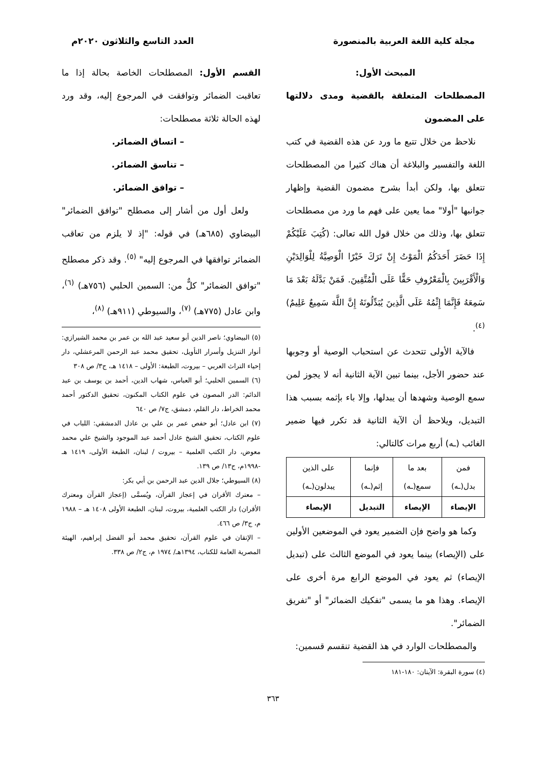مجلة كلية اللغة العربية بالمنصورة العدد التاسع والثلاثون ٢٠٢٠م
المبحث الأول:
المصطلحات المتعلقة بالقضية ومدى دلالتها على المضمون
نلاحظ من خلال تتبع ما ورد عن هذه القضية في كتب اللغة والتفسير والبلاغة أن هناك كثيرا من المصطلحات تتعلق بها، ولكن أبدأ بشرح مضمون القضية وإظهار جوانبها "أولا" مما يعين على فهم ما ورد من مصطلحات تتعلق بها، وذلك من خلال قول الله تعالى: (كُتِبَ عَلَيْكُمْ إِذَا حَضَرَ أَحَدَكُمُ الْمَوْتُ إِنْ تَرَكَ خَيْرًا الْوَصِيَّةُ لِلْوَالِدَيْنِ وَالْأَقْرَبِينَ بِالْمَعْرُوفِ حَقًّا عَلَى الْمُتَّقِينَ. فَمَنْ بَدَّلَهُ بَعْدَ مَا سَمِعَهُ فَإِنَّمَا إِثْمُهُ عَلَى الَّذِينَ يُبَدِّلُونَهُ إِنَّ اللَّهَ سَمِيعٌ عَلِيمٌ)<sup>(٤)</sup>.
فالآية الأولى تتحدث عن استحباب الوصية أو وجوبها عند حضور الأجل، بينما تبين الآية الثانية أنه لا يجوز لمن سمع الوصية وشهدها أن يبدلها، وإلا باء بإثمه بسبب هذا التبديل، ويلاحظ أن الآية الثانية قد تكرر فيها ضمير الغائب (ـه) أربع مرات كالتالي:
| فمن بدل(ـه) | بعد ما سمع(ـه) | فإنما إثم(ـه) | على الذين يبدلون(ـه) |
| الإيصاء | الإيصاء | التبديل | الإيصاء |
وكما هو واضح فإن الضمير يعود في الموضعين الأولين على (الإيصاء) بينما يعود في الموضع الثالث على (تبديل الإيصاء) ثم يعود في الموضع الرابع مرة أخرى على الإيصاء. وهذا هو ما يسمى "تفكيك الضمائر" أو "تفريق الضمائر".
والمصطلحات الوارد في هذ القضية تنقسم قسمين:
(٤) سورة البقرة: الآيتان: ١٨٠-١٨١
القسم الأول: المصطلحات الخاصة بحالة إذا ما تعاقبت الضمائر وتوافقت في المرجوع إليه، وقد ورد لهذه الحالة ثلاثة مصطلحات:
– اتساق الضمائر.
– تناسق الضمائر.
– توافق الضمائر.
ولعل أول من أشار إلى مصطلح "توافق الضمائر" البيضاوي (٦٨٥هـ) في قوله: "إذ لا يلزم من تعاقب الضمائر توافقها في المرجوع إليه" <sup>(٥)</sup>. وقد ذكر مصطلح "توافق الضمائر" كلٌّ من: السمين الحلبي (٧٥٦هـ) <sup>(٦)</sup>، وابن عادل (٧٧٥هـ) <sup>(٧)</sup>، والسيوطي (٩١١هـ) <sup>(٨)</sup>،
(٥) البيضاوي؛ ناصر الدين أبو سعيد عبد الله بن عمر بن محمد الشيرازي: أنوار التنزيل وأسرار التأويل، تحقيق محمد عبد الرحمن المرعشلي، دار إحياء التراث العربي – بيروت، الطبعة: الأولى – ١٤١٨ هـ، ج٣/ ص ٣٠٨
(٦) السمين الحلبي؛ أبو العباس، شهاب الدين، أحمد بن يوسف بن عبد الدائم: الدر المصون في علوم الكتاب المكنون، تحقيق الدكتور أحمد محمد الخراط، دار القلم، دمشق، ج٧/ ص ٦٤٠
(٧) ابن عادل؛ أبو حفص عمر بن علي بن عادل الدمشقي: اللباب في علوم الكتاب، تحقيق الشيخ عادل أحمد عبد الموجود والشيخ علي محمد معوض، دار الكتب العلمية – بيروت / لبنان، الطبعة الأولى، ١٤١٩ هـ -١٩٩٨م، ج١٣/ ص ١٣٩.
(٨) السيوطي؛ جلال الدين عبد الرحمن بن أبي بكر:
– معترك الأقران في إعجاز القرآن، ويُسمَّى (إعجاز القرآن ومعترك الأقران) دار الكتب العلمية، بيروت، لبنان، الطبعة الأولى ١٤٠٨ هـ – ١٩٨٨ م، ج٣/ ص ٤٦٦.
– الإتقان في علوم القرآن، تحقيق محمد أبو الفضل إبراهيم، الهيئة المصرية العامة للكتاب، ١٣٩٤هـ/ ١٩٧٤ م، ج٢/ ص ٣٣٨.
٣٦٣